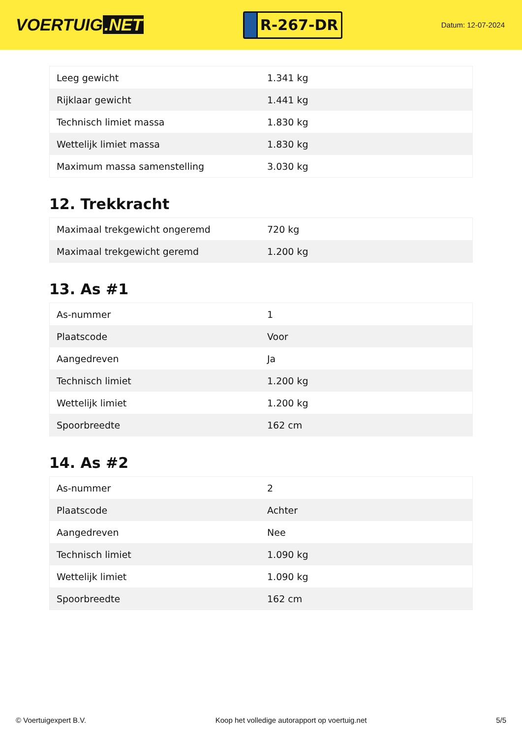VOERTUIG.NET
R-267-DR
Datum: 12-07-2024
| Leeg gewicht | 1.341 kg |
| Rijklaar gewicht | 1.441 kg |
| Technisch limiet massa | 1.830 kg |
| Wettelijk limiet massa | 1.830 kg |
| Maximum massa samenstelling | 3.030 kg |
12. Trekkracht
| Maximaal trekgewicht ongeremd | 720 kg |
| Maximaal trekgewicht geremd | 1.200 kg |
13. As #1
| As-nummer | 1 |
| Plaatscode | Voor |
| Aangedreven | Ja |
| Technisch limiet | 1.200 kg |
| Wettelijk limiet | 1.200 kg |
| Spoorbreedte | 162 cm |
14. As #2
| As-nummer | 2 |
| Plaatscode | Achter |
| Aangedreven | Nee |
| Technisch limiet | 1.090 kg |
| Wettelijk limiet | 1.090 kg |
| Spoorbreedte | 162 cm |
© Voertuigexpert B.V. Koop het volledige autorapport op voertuig.net 5/5